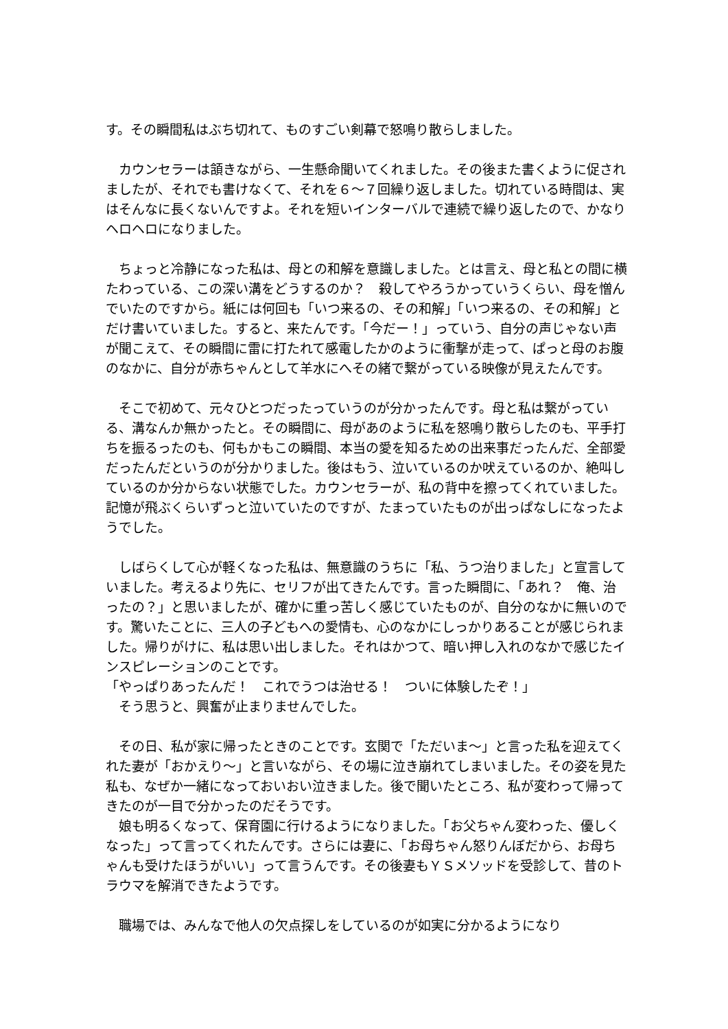す。その瞬間私はぶち切れて、ものすごい剣幕で怒鳴り散らしました。
　カウンセラーは頷きながら、一生懸命聞いてくれました。その後また書くように促されましたが、それでも書けなくて、それを６～７回繰り返しました。切れている時間は、実はそんなに長くないんですよ。それを短いインターバルで連続で繰り返したので、かなりヘロヘロになりました。
　ちょっと冷静になった私は、母との和解を意識しました。とは言え、母と私との間に横たわっている、この深い溝をどうするのか？　殺してやろうかっていうくらい、母を憎んでいたのですから。紙には何回も「いつ来るの、その和解」「いつ来るの、その和解」とだけ書いていました。すると、来たんです。「今だー！」っていう、自分の声じゃない声が聞こえて、その瞬間に雷に打たれて感電したかのように衝撃が走って、ぱっと母のお腹のなかに、自分が赤ちゃんとして羊水にへその緒で繋がっている映像が見えたんです。
　そこで初めて、元々ひとつだったっていうのが分かったんです。母と私は繋がっている、溝なんか無かったと。その瞬間に、母があのように私を怒鳴り散らしたのも、平手打ちを振るったのも、何もかもこの瞬間、本当の愛を知るための出来事だったんだ、全部愛だったんだというのが分かりました。後はもう、泣いているのか吠えているのか、絶叫しているのか分からない状態でした。カウンセラーが、私の背中を擦ってくれていました。記憶が飛ぶくらいずっと泣いていたのですが、たまっていたものが出っぱなしになったようでした。
　しばらくして心が軽くなった私は、無意識のうちに「私、うつ治りました」と宣言していました。考えるより先に、セリフが出てきたんです。言った瞬間に、「あれ？　俺、治ったの？」と思いましたが、確かに重っ苦しく感じていたものが、自分のなかに無いのです。驚いたことに、三人の子どもへの愛情も、心のなかにしっかりあることが感じられました。帰りがけに、私は思い出しました。それはかつて、暗い押し入れのなかで感じたインスピレーションのことです。
「やっぱりあったんだ！　これでうつは治せる！　ついに体験したぞ！」
　そう思うと、興奮が止まりませんでした。
　その日、私が家に帰ったときのことです。玄関で「ただいま～」と言った私を迎えてくれた妻が「おかえり～」と言いながら、その場に泣き崩れてしまいました。その姿を見た私も、なぜか一緒になっておいおい泣きました。後で聞いたところ、私が変わって帰ってきたのが一目で分かったのだそうです。
　娘も明るくなって、保育園に行けるようになりました。「お父ちゃん変わった、優しくなった」って言ってくれたんです。さらには妻に、「お母ちゃん怒りんぼだから、お母ちゃんも受けたほうがいい」って言うんです。その後妻もＹＳメソッドを受診して、昔のトラウマを解消できたようです。
　職場では、みんなで他人の欠点探しをしているのが如実に分かるようになり